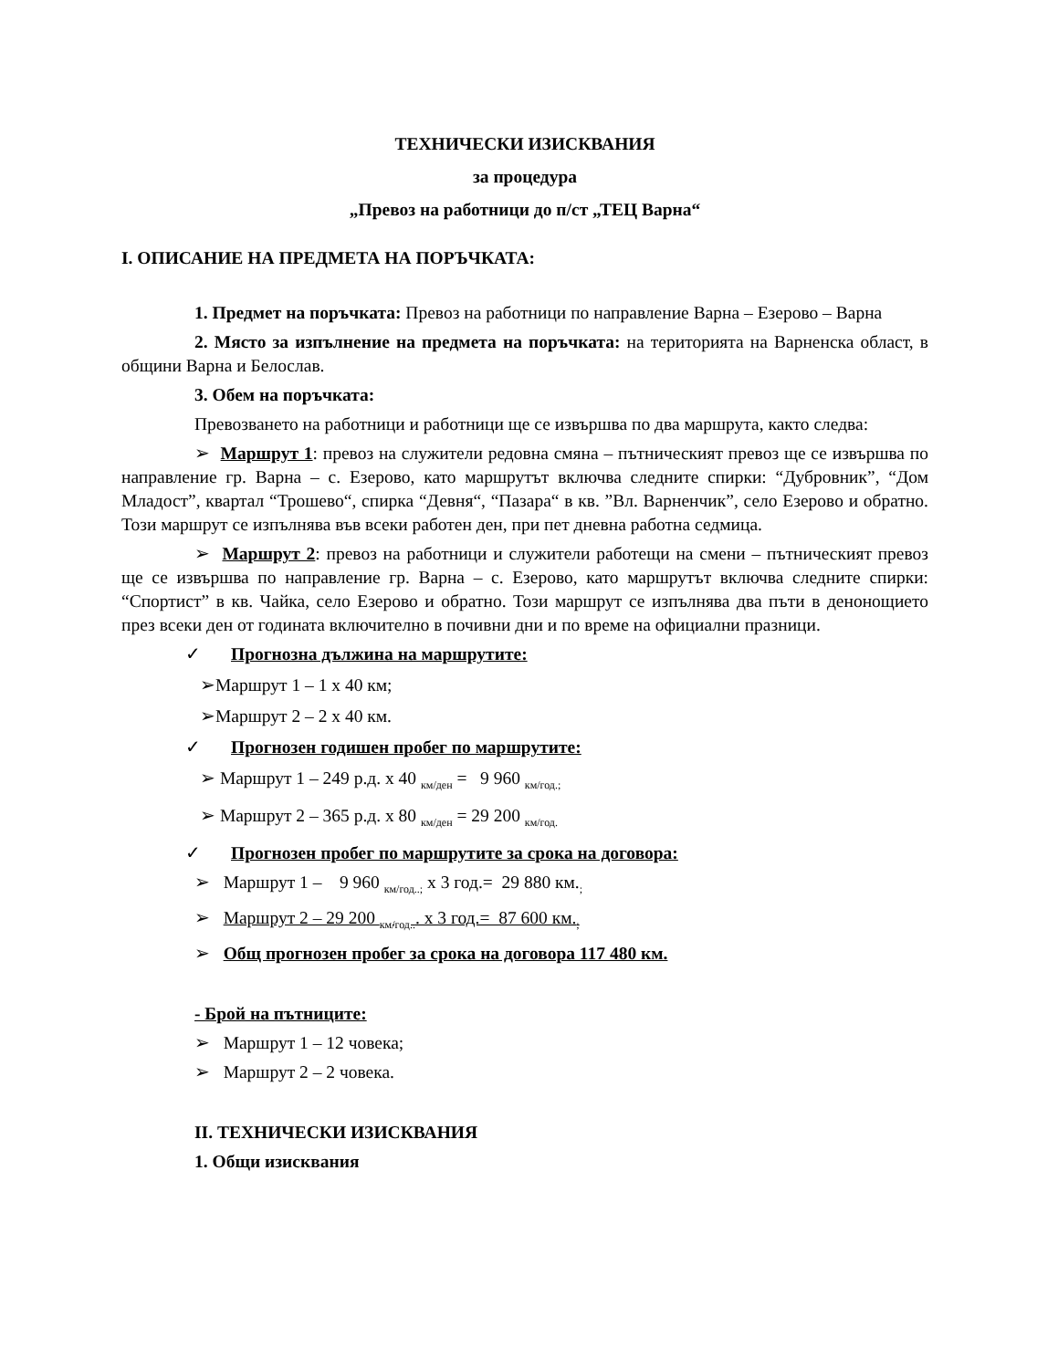ТЕХНИЧЕСКИ ИЗИСКВАНИЯ
за процедура
„Превоз на работници до п/ст „ТЕЦ Варна“
I. ОПИСАНИЕ НА ПРЕДМЕТА НА ПОРЪЧКАТА:
1. Предмет на поръчката: Превоз на работници по направление Варна – Езерово – Варна
2. Място за изпълнение на предмета на поръчката: на територията на Варненска област, в общини Варна и Белослав.
3. Обем на поръчката:
Превозването на работници и работници ще се извършва по два маршрута, както следва:
➢ Маршрут 1: превоз на служители редовна смяна – пътническият превоз ще се извършва по направление гр. Варна – с. Езерово, като маршрутът включва следните спирки: “Дубровник”, “Дом Младост”, квартал “Трошево“, спирка “Девня“, “Пазара“ в кв. ”Вл. Варненчик”, село Езерово и обратно. Този маршрут се изпълнява във всеки работен ден, при пет дневна работна седмица.
➢ Маршрут 2: превоз на работници и служители работещи на смени – пътническият превоз ще се извършва по направление гр. Варна – с. Езерово, като маршрутът включва следните спирки: “Спортист” в кв. Чайка, село Езерово и обратно. Този маршрут се изпълнява два пъти в денонощието през всеки ден от годината включително в почивни дни и по време на официални празници.
✓ Прогнозна дължина на маршрутите:
➢Маршрут 1 – 1 х 40 км;
➢Маршрут 2 – 2 х 40 км.
✓ Прогнозен годишен пробег по маршрутите:
➢ Маршрут 1 – 249 р.д. х 40 <sub>км/ден</sub> = 9 960 <sub>км/год.;</sub>
➢ Маршрут 2 – 365 р.д. х 80 <sub>км/ден</sub> = 29 200 <sub>км/год.</sub>
✓ Прогнозен пробег по маршрутите за срока на договора:
➢ Маршрут 1 – 9 960 <sub>км/год..;</sub> х 3 год.= 29 880 км.<sub>;</sub>
➢ Маршрут 2 – 29 200 <sub>км/год..</sub>. х 3 год.= 87 600 км.<sub>;</sub>
➢ Общ прогнозен пробег за срока на договора 117 480 км.
- Брой на пътниците:
➢ Маршрут 1 – 12 човека;
➢ Маршрут 2 – 2 човека.
II. ТЕХНИЧЕСКИ ИЗИСКВАНИЯ
1. Общи изисквания